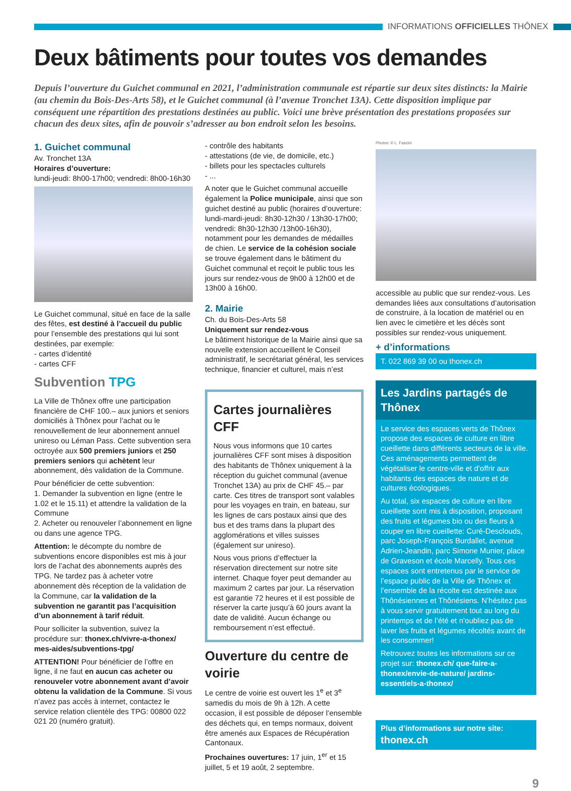INFORMATIONS OFFICIELLES THÔNEX
Deux bâtiments pour toutes vos demandes
Depuis l’ouverture du Guichet communal en 2021, l’administration communale est répartie sur deux sites distincts: la Mairie (au chemin du Bois-Des-Arts 58), et le Guichet communal (à l’avenue Tronchet 13A). Cette disposition implique par conséquent une répartition des prestations destinées au public. Voici une brève présentation des prestations proposées sur chacun des deux sites, afin de pouvoir s’adresser au bon endroit selon les besoins.
1. Guichet communal
Av. Tronchet 13A
Horaires d’ouverture:
lundi-jeudi: 8h00-17h00; vendredi: 8h00-16h30
Le Guichet communal, situé en face de la salle des fêtes, est destiné à l’accueil du public pour l’ensemble des prestations qui lui sont destinées, par exemple:
- cartes d’identité
- cartes CFF
Subvention TPG
La Ville de Thônex offre une participation financière de CHF 100.– aux juniors et seniors domiciliés à Thônex pour l’achat ou le renouvellement de leur abonnement annuel unireso ou Léman Pass. Cette subvention sera octroyée aux 500 premiers juniors et 250 premiers seniors qui achètent leur abonnement, dès validation de la Commune.
Pour bénéficier de cette subvention:
1. Demander la subvention en ligne (entre le 1.02 et le 15.11) et attendre la validation de la Commune
2. Acheter ou renouveler l’abonnement en ligne ou dans une agence TPG.
Attention: le décompte du nombre de subventions encore disponibles est mis à jour lors de l’achat des abonnements auprès des TPG. Ne tardez pas à acheter votre abonnement dès réception de la validation de la Commune, car la validation de la subvention ne garantit pas l’acquisition d’un abonnement à tarif réduit.
Pour solliciter la subvention, suivez la procédure sur: thonex.ch/vivre-a-thonex/ mes-aides/subventions-tpg/
ATTENTION! Pour bénéficier de l’offre en ligne, il ne faut en aucun cas acheter ou renouveler votre abonnement avant d’avoir obtenu la validation de la Commune. Si vous n’avez pas accès à internet, contactez le service relation clientèle des TPG: 00800 022 021 20 (numéro gratuit).
- contrôle des habitants
- attestations (de vie, de domicile, etc.)
- billets pour les spectacles culturels
- ...
A noter que le Guichet communal accueille également la Police municipale, ainsi que son guichet destiné au public (horaires d’ouverture: lundi-mardi-jeudi: 8h30-12h30 / 13h30-17h00; vendredi: 8h30-12h30 /13h00-16h30), notamment pour les demandes de médailles de chien. Le service de la cohésion sociale se trouve également dans le bâtiment du Guichet communal et reçoit le public tous les jours sur rendez-vous de 9h00 à 12h00 et de 13h00 à 16h00.
2. Mairie
Ch. du Bois-Des-Arts 58
Uniquement sur rendez-vous
Le bâtiment historique de la Mairie ainsi que sa nouvelle extension accueillent le Conseil administratif, le secrétariat général, les services technique, financier et culturel, mais n’est
Cartes journalières CFF
Nous vous informons que 10 cartes journalières CFF sont mises à disposition des habitants de Thônex uniquement à la réception du guichet communal (avenue Tronchet 13A) au prix de CHF 45.– par carte. Ces titres de transport sont valables pour les voyages en train, en bateau, sur les lignes de cars postaux ainsi que des bus et des trams dans la plupart des agglomérations et villes suisses (également sur unireso).
Nous vous prions d’effectuer la réservation directement sur notre site internet. Chaque foyer peut demander au maximum 2 cartes par jour. La réservation est garantie 72 heures et il est possible de réserver la carte jusqu’à 60 jours avant la date de validité. Aucun échange ou remboursement n’est effectué.
Ouverture du centre de voirie
Le centre de voirie est ouvert les 1<sup>e</sup> et 3<sup>e</sup> samedis du mois de 9h à 12h. A cette occasion, il est possible de déposer l’ensemble des déchets qui, en temps normaux, doivent être amenés aux Espaces de Récupération Cantonaux.
Prochaines ouvertures: 17 juin, 1<sup>er</sup> et 15 juillet, 5 et 19 août, 2 septembre.
Photos: © L. Fascini
accessible au public que sur rendez-vous. Les demandes liées aux consultations d’autorisation de construire, à la location de matériel ou en lien avec le cimetière et les décès sont possibles sur rendez-vous uniquement.
+ d’informations
T. 022 869 39 00 ou thonex.ch
Les Jardins partagés de Thônex
Le service des espaces verts de Thônex propose des espaces de culture en libre cueillette dans différents secteurs de la ville. Ces aménagements permettent de végétaliser le centre-ville et d’offrir aux habitants des espaces de nature et de cultures écologiques.
Au total, six espaces de culture en libre cueillette sont mis à disposition, proposant des fruits et légumes bio ou des fleurs à couper en libre cueillette: Curé-Desclouds, parc Joseph-François Burdallet, avenue Adrien-Jeandin, parc Simone Munier, place de Graveson et école Marcelly. Tous ces espaces sont entretenus par le service de l’espace public de la Ville de Thônex et l’ensemble de la récolte est destinée aux Thônésiennes et Thônésiens. N’hésitez pas à vous servir gratuitement tout au long du printemps et de l’été et n’oubliez pas de laver les fruits et légumes récoltés avant de les consommer!
Retrouvez toutes les informations sur ce projet sur: thonex.ch/ que-faire-a-thonex/envie-de-nature/ jardins-essentiels-a-thonex/
Plus d’informations sur notre site:
thonex.ch
9